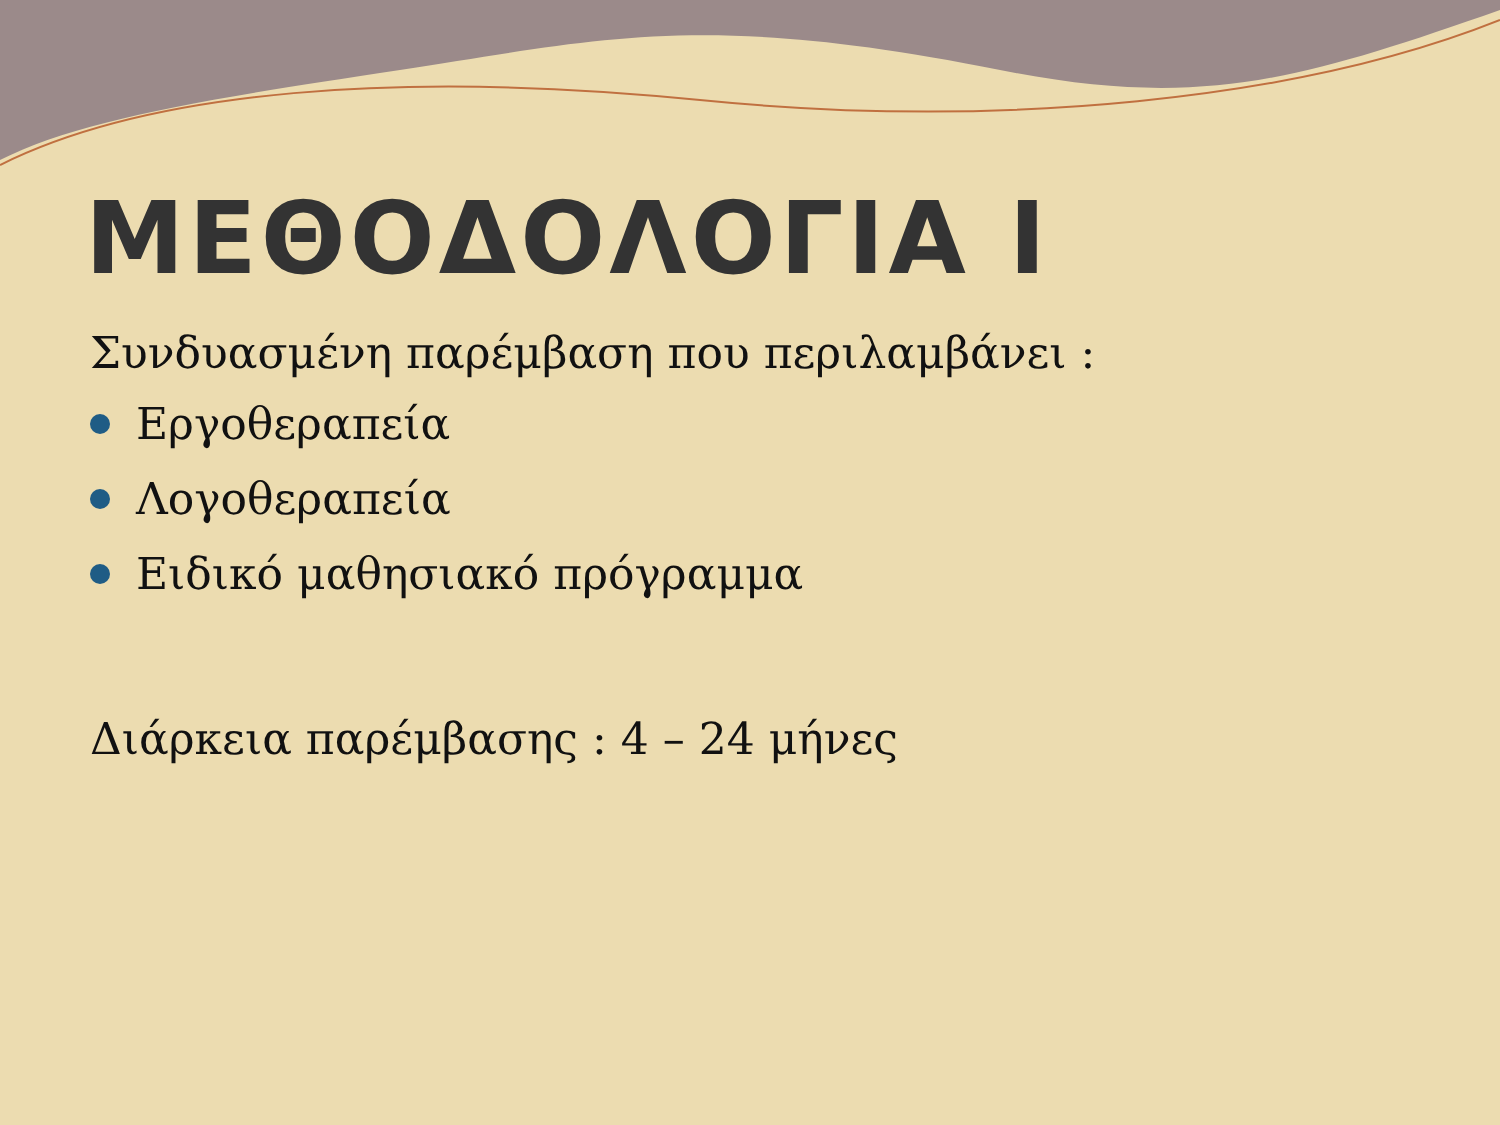ΜΕΘΟΔΟΛΟΓΙΑ Ι
Συνδυασμένη παρέμβαση που περιλαμβάνει :
Εργοθεραπεία
Λογοθεραπεία
Ειδικό μαθησιακό πρόγραμμα
Διάρκεια παρέμβασης : 4 – 24 μήνες